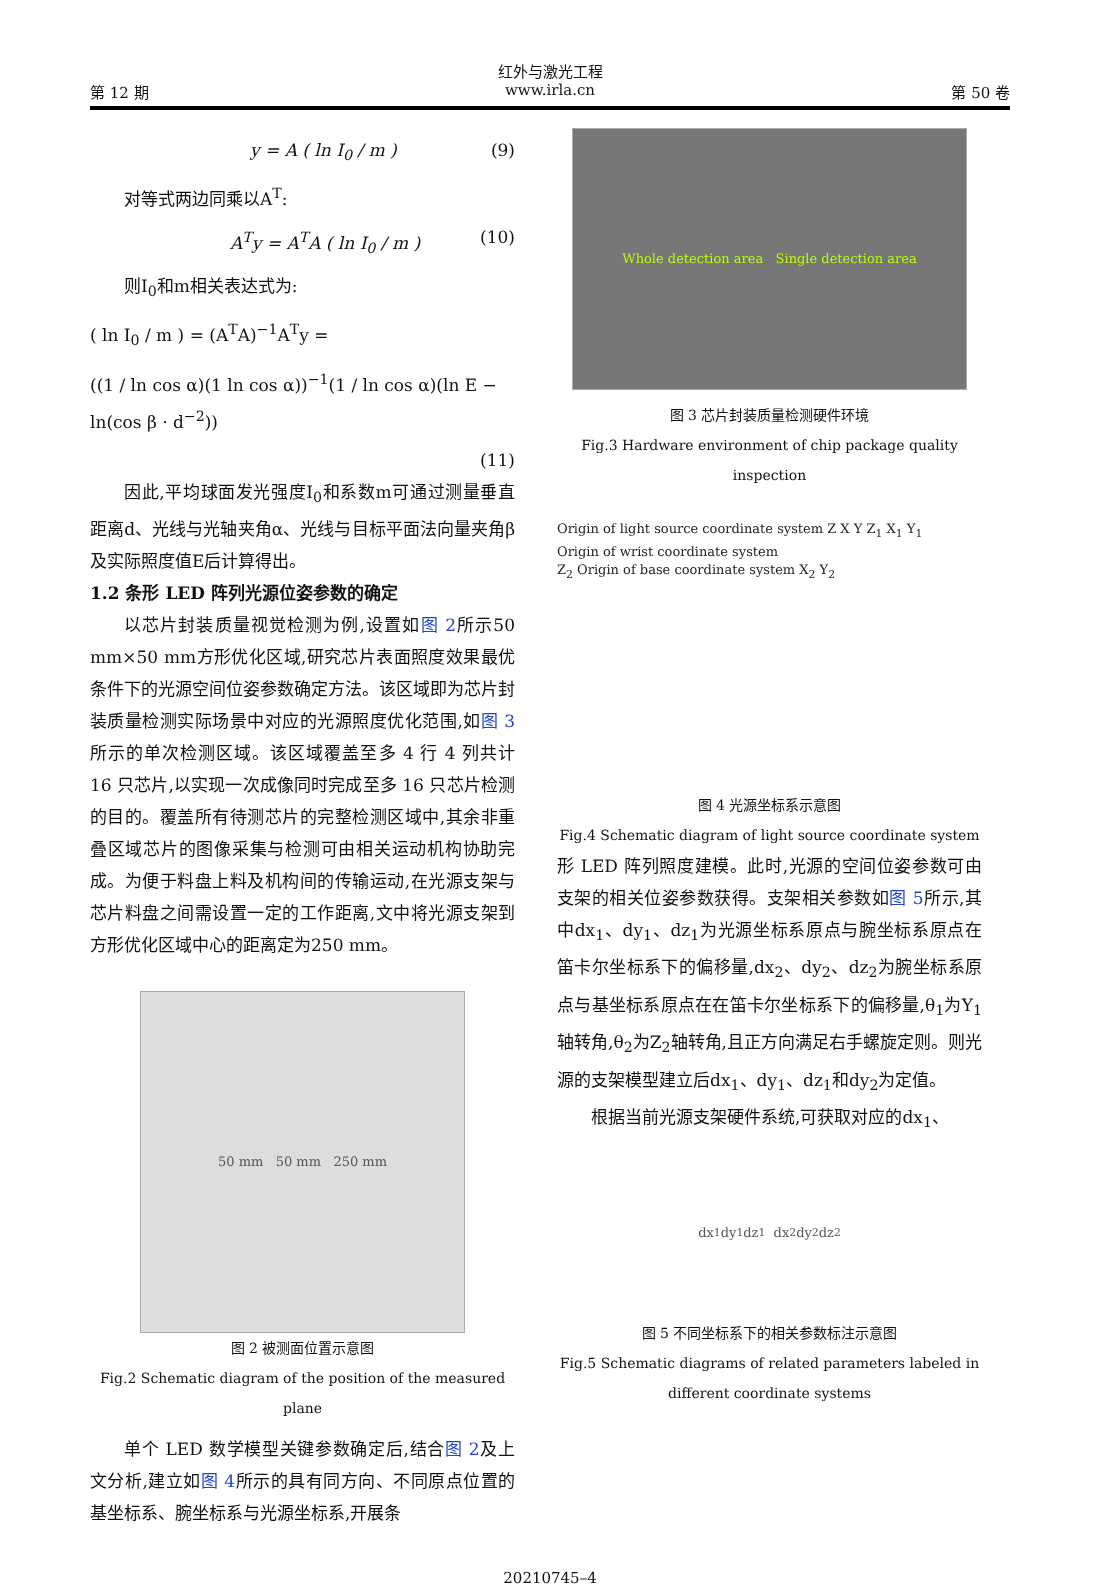红外与激光工程
第 12 期 www.irla.cn 第 50 卷
y = A ( ln I<sub>0</sub> / m ) (9)
对等式两边同乘以A<sup>T</sup>:
A<sup>T</sup>y = A<sup>T</sup>A ( ln I<sub>0</sub> / m ) (10)
则I<sub>0</sub>和m相关表达式为:
( ln I<sub>0</sub> / m ) = (A<sup>T</sup>A)<sup>−1</sup>A<sup>T</sup>y =
((1 / ln cos α)(1 ln cos α))<sup>−1</sup>(1 / ln cos α)(ln E − ln(cos β · d<sup>−2</sup>))
(11)
因此,平均球面发光强度I<sub>0</sub>和系数m可通过测量垂直距离d、光线与光轴夹角α、光线与目标平面法向量夹角β及实际照度值E后计算得出。
1.2 条形 LED 阵列光源位姿参数的确定
以芯片封装质量视觉检测为例,设置如图 2所示50 mm×50 mm方形优化区域,研究芯片表面照度效果最优条件下的光源空间位姿参数确定方法。该区域即为芯片封装质量检测实际场景中对应的光源照度优化范围,如图 3所示的单次检测区域。该区域覆盖至多 4 行 4 列共计 16 只芯片,以实现一次成像同时完成至多 16 只芯片检测的目的。覆盖所有待测芯片的完整检测区域中,其余非重叠区域芯片的图像采集与检测可由相关运动机构协助完成。为便于料盘上料及机构间的传输运动,在光源支架与芯片料盘之间需设置一定的工作距离,文中将光源支架到方形优化区域中心的距离定为250 mm。
50 mm 50 mm 250 mm
图 2 被测面位置示意图
Fig.2 Schematic diagram of the position of the measured plane
单个 LED 数学模型关键参数确定后,结合图 2及上文分析,建立如图 4所示的具有同方向、不同原点位置的基坐标系、腕坐标系与光源坐标系,开展条
Whole detection area Single detection area
图 3 芯片封装质量检测硬件环境
Fig.3 Hardware environment of chip package quality inspection
Origin of light source coordinate system Z X Y Z<sub>1</sub> X<sub>1</sub> Y<sub>1</sub>
Origin of wrist coordinate system
Z<sub>2</sub> Origin of base coordinate system X<sub>2</sub> Y<sub>2</sub>
图 4 光源坐标系示意图
Fig.4 Schematic diagram of light source coordinate system
形 LED 阵列照度建模。此时,光源的空间位姿参数可由支架的相关位姿参数获得。支架相关参数如图 5所示,其中dx<sub>1</sub>、dy<sub>1</sub>、dz<sub>1</sub>为光源坐标系原点与腕坐标系原点在笛卡尔坐标系下的偏移量,dx<sub>2</sub>、dy<sub>2</sub>、dz<sub>2</sub>为腕坐标系原点与基坐标系原点在在笛卡尔坐标系下的偏移量,θ<sub>1</sub>为Y<sub>1</sub>轴转角,θ<sub>2</sub>为Z<sub>2</sub>轴转角,且正方向满足右手螺旋定则。则光源的支架模型建立后dx<sub>1</sub>、dy<sub>1</sub>、dz<sub>1</sub>和dy<sub>2</sub>为定值。
根据当前光源支架硬件系统,可获取对应的dx<sub>1</sub>、
dx<sub>1</sub> dy<sub>1</sub> dz<sub>1</sub> dx<sub>2</sub> dy<sub>2</sub> dz<sub>2</sub>
图 5 不同坐标系下的相关参数标注示意图
Fig.5 Schematic diagrams of related parameters labeled in different coordinate systems
20210745–4